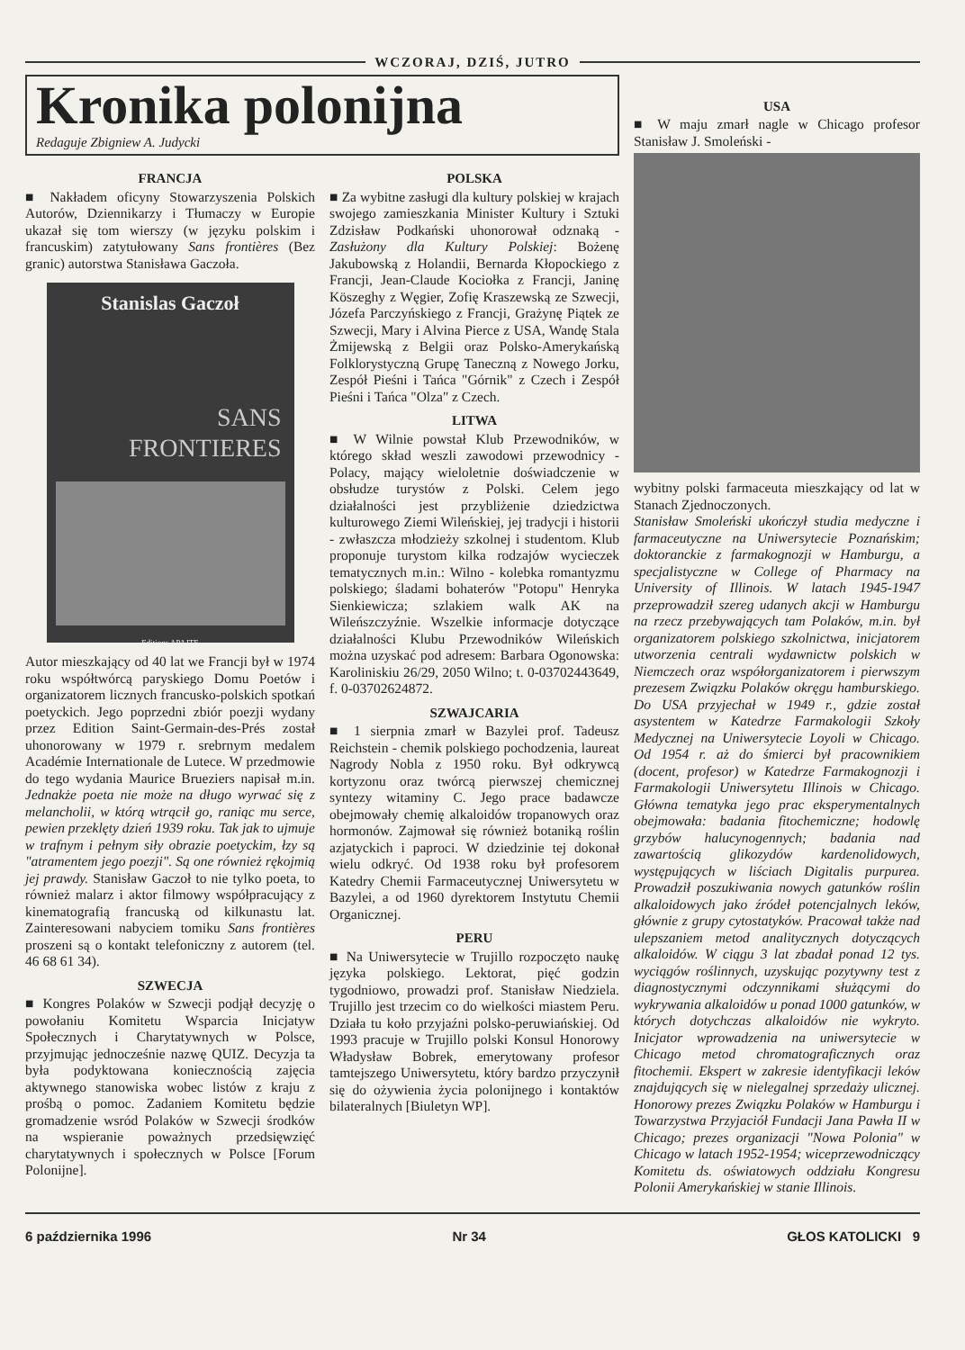WCZORAJ, DZIŚ, JUTRO
Kronika polonijna
Redaguje Zbigniew A. Judycki
FRANCJA
■ Nakładem oficyny Stowarzyszenia Polskich Autorów, Dziennikarzy i Tłumaczy w Europie ukazał się tom wierszy (w języku polskim i francuskim) zatytułowany Sans frontières (Bez granic) autorstwa Stanisława Gaczoła.
Stanislas Gaczoł
SANS
FRONTIERES
Editions APAJTE
Autor mieszkający od 40 lat we Francji był w 1974 roku współtwórcą paryskiego Domu Poetów i organizatorem licznych francusko-polskich spotkań poetyckich. Jego poprzedni zbiór poezji wydany przez Edition Saint-Germain-des-Prés został uhonorowany w 1979 r. srebrnym medalem Académie Internationale de Lutece. W przedmowie do tego wydania Maurice Brueziers napisał m.in. Jednakże poeta nie może na długo wyrwać się z melancholii, w którą wtrącił go, raniąc mu serce, pewien przeklęty dzień 1939 roku. Tak jak to ujmuje w trafnym i pełnym siły obrazie poetyckim, łzy są "atramentem jego poezji". Są one również rękojmią jej prawdy. Stanisław Gaczoł to nie tylko poeta, to również malarz i aktor filmowy współpracujący z kinematografią francuską od kilkunastu lat. Zainteresowani nabyciem tomiku Sans frontières proszeni są o kontakt telefoniczny z autorem (tel. 46 68 61 34).
SZWECJA
■ Kongres Polaków w Szwecji podjął decyzję o powołaniu Komitetu Wsparcia Inicjatyw Społecznych i Charytatywnych w Polsce, przyjmując jednocześnie nazwę QUIZ. Decyzja ta była podyktowana koniecznością zajęcia aktywnego stanowiska wobec listów z kraju z prośbą o pomoc. Zadaniem Komitetu będzie gromadzenie wsród Polaków w Szwecji środków na wspieranie poważnych przedsięwzięć charytatywnych i społecznych w Polsce [Forum Polonijne].
POLSKA
■ Za wybitne zasługi dla kultury polskiej w krajach swojego zamieszkania Minister Kultury i Sztuki Zdzisław Podkański uhonorował odznaką - Zasłużony dla Kultury Polskiej: Bożenę Jakubowską z Holandii, Bernarda Kłopockiego z Francji, Jean-Claude Kociołka z Francji, Janinę Köszeghy z Węgier, Zofię Kraszewską ze Szwecji, Józefa Parczyńskiego z Francji, Grażynę Piątek ze Szwecji, Mary i Alvina Pierce z USA, Wandę Stala Żmijewską z Belgii oraz Polsko-Amerykańską Folklorystyczną Grupę Taneczną z Nowego Jorku, Zespół Pieśni i Tańca "Górnik" z Czech i Zespół Pieśni i Tańca "Olza" z Czech.
LITWA
■ W Wilnie powstał Klub Przewodników, w którego skład weszli zawodowi przewodnicy - Polacy, mający wieloletnie doświadczenie w obsłudze turystów z Polski. Celem jego działalności jest przybliżenie dziedzictwa kulturowego Ziemi Wileńskiej, jej tradycji i historii - zwłaszcza młodzieży szkolnej i studentom. Klub proponuje turystom kilka rodzajów wycieczek tematycznych m.in.: Wilno - kolebka romantyzmu polskiego; śladami bohaterów "Potopu" Henryka Sienkiewicza; szlakiem walk AK na Wileńszczyźnie. Wszelkie informacje dotyczące działalności Klubu Przewodników Wileńskich można uzyskać pod adresem: Barbara Ogonowska: Karoliniskiu 26/29, 2050 Wilno; t. 0-03702443649, f. 0-03702624872.
SZWAJCARIA
■ 1 sierpnia zmarł w Bazylei prof. Tadeusz Reichstein - chemik polskiego pochodzenia, laureat Nagrody Nobla z 1950 roku. Był odkrywcą kortyzonu oraz twórcą pierwszej chemicznej syntezy witaminy C. Jego prace badawcze obejmowały chemię alkaloidów tropanowych oraz hormonów. Zajmował się również botaniką roślin azjatyckich i paproci. W dziedzinie tej dokonał wielu odkryć. Od 1938 roku był profesorem Katedry Chemii Farmaceutycznej Uniwersytetu w Bazylei, a od 1960 dyrektorem Instytutu Chemii Organicznej.
PERU
■ Na Uniwersytecie w Trujillo rozpoczęto naukę języka polskiego. Lektorat, pięć godzin tygodniowo, prowadzi prof. Stanisław Niedziela. Trujillo jest trzecim co do wielkości miastem Peru. Działa tu koło przyjaźni polsko-peruwiańskiej. Od 1993 pracuje w Trujillo polski Konsul Honorowy Władysław Bobrek, emerytowany profesor tamtejszego Uniwersytetu, który bardzo przyczynił się do ożywienia życia polonijnego i kontaktów bilateralnych [Biuletyn WP].
USA
■ W maju zmarł nagle w Chicago profesor Stanisław J. Smoleński -
wybitny polski farmaceuta mieszkający od lat w Stanach Zjednoczonych.
Stanisław Smoleński ukończył studia medyczne i farmaceutyczne na Uniwersytecie Poznańskim; doktoranckie z farmakognozji w Hamburgu, a specjalistyczne w College of Pharmacy na University of Illinois. W latach 1945-1947 przeprowadził szereg udanych akcji w Hamburgu na rzecz przebywających tam Polaków, m.in. był organizatorem polskiego szkolnictwa, inicjatorem utworzenia centrali wydawnictw polskich w Niemczech oraz współorganizatorem i pierwszym prezesem Związku Polaków okręgu hamburskiego. Do USA przyjechał w 1949 r., gdzie został asystentem w Katedrze Farmakologii Szkoły Medycznej na Uniwersytecie Loyoli w Chicago. Od 1954 r. aż do śmierci był pracownikiem (docent, profesor) w Katedrze Farmakognozji i Farmakologii Uniwersytetu Illinois w Chicago. Główna tematyka jego prac eksperymentalnych obejmowała: badania fitochemiczne; hodowlę grzybów halucynogennych; badania nad zawartością glikozydów kardenolidowych, występujących w liściach Digitalis purpurea. Prowadził poszukiwania nowych gatunków roślin alkaloidowych jako źródeł potencjalnych leków, głównie z grupy cytostatyków. Pracował także nad ulepszaniem metod analitycznych dotyczących alkaloidów. W ciągu 3 lat zbadał ponad 12 tys. wyciągów roślinnych, uzyskując pozytywny test z diagnostycznymi odczynnikami służącymi do wykrywania alkaloidów u ponad 1000 gatunków, w których dotychczas alkaloidów nie wykryto. Inicjator wprowadzenia na uniwersytecie w Chicago metod chromatograficznych oraz fitochemii. Ekspert w zakresie identyfikacji leków znajdujących się w nielegalnej sprzedaży ulicznej. Honorowy prezes Związku Polaków w Hamburgu i Towarzystwa Przyjaciół Fundacji Jana Pawła II w Chicago; prezes organizacji "Nowa Polonia" w Chicago w latach 1952-1954; wiceprzewodniczący Komitetu ds. oświatowych oddziału Kongresu Polonii Amerykańskiej w stanie Illinois.
6 października 1996 Nr 34 GŁOS KATOLICKI 9